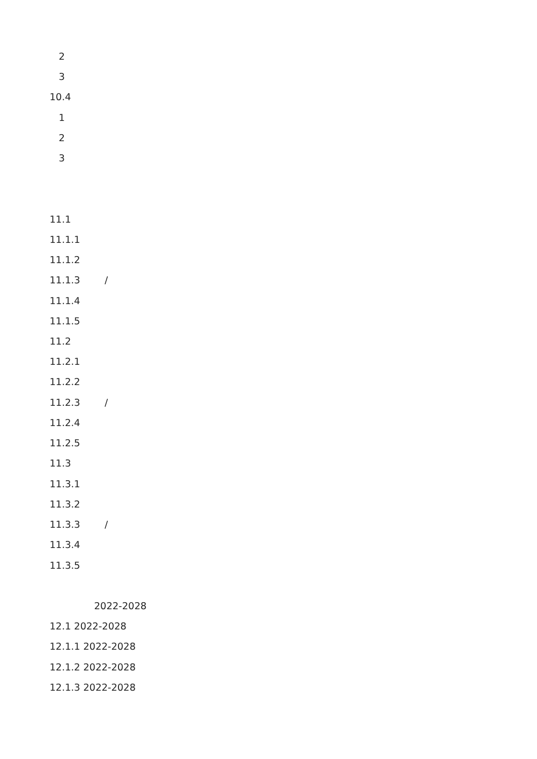2
3
10.4
1
2
3
11.1
11.1.1
11.1.2
11.1.3 /
11.1.4
11.1.5
11.2
11.2.1
11.2.2
11.2.3 /
11.2.4
11.2.5
11.3
11.3.1
11.3.2
11.3.3 /
11.3.4
11.3.5
2022-2028
12.1 2022-2028
12.1.1 2022-2028
12.1.2 2022-2028
12.1.3 2022-2028